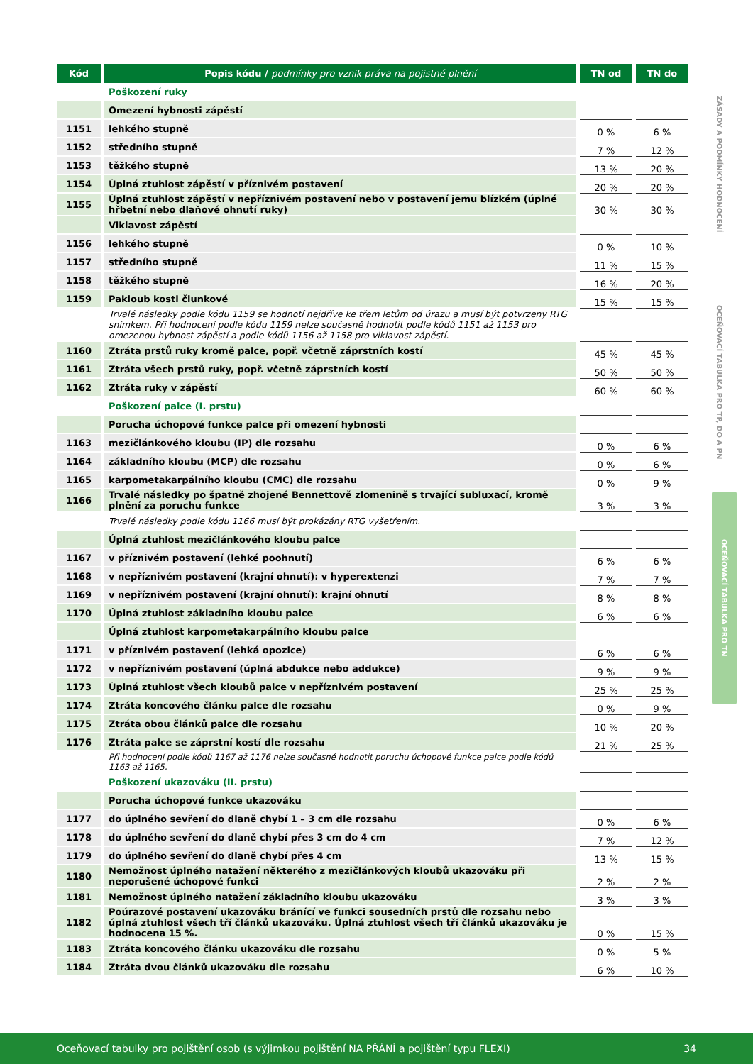| Kód | Popis kódu / podmínky pro vznik práva na pojistné plnění | TN od | TN do |
| --- | --- | --- | --- |
| | Poškození ruky | | |
| | Omezení hybnosti zápěstí | | |
| 1151 | lehkého stupně | 0 % | 6 % |
| 1152 | středního stupně | 7 % | 12 % |
| 1153 | těžkého stupně | 13 % | 20 % |
| 1154 | Úplná ztuhlost zápěstí v příznivém postavení | 20 % | 20 % |
| 1155 | Úplná ztuhlost zápěstí v nepříznivém postavení nebo v postavení jemu blízkém (úplné hřbetní nebo dlaňové ohnutí ruky) | 30 % | 30 % |
| | Viklavost zápěstí | | |
| 1156 | lehkého stupně | 0 % | 10 % |
| 1157 | středního stupně | 11 % | 15 % |
| 1158 | těžkého stupně | 16 % | 20 % |
| 1159 | Pakloub kosti člunkové | 15 % | 15 % |
| | Trvalé následky podle kódu 1159 se hodnotí nejdříve ke třem letům od úrazu a musí být potvrzeny RTG snímkem. Při hodnocení podle kódu 1159 nelze současně hodnotit podle kódů 1151 až 1153 pro omezenou hybnost zápěstí a podle kódů 1156 až 1158 pro viklavost zápěstí. | | |
| 1160 | Ztráta prstů ruky kromě palce, popř. včetně záprstních kostí | 45 % | 45 % |
| 1161 | Ztráta všech prstů ruky, popř. včetně záprstních kostí | 50 % | 50 % |
| 1162 | Ztráta ruky v zápěstí | 60 % | 60 % |
| | Poškození palce (I. prstu) | | |
| | Porucha úchopové funkce palce při omezení hybnosti | | |
| 1163 | mezičlánkového kloubu (IP) dle rozsahu | 0 % | 6 % |
| 1164 | základního kloubu (MCP) dle rozsahu | 0 % | 6 % |
| 1165 | karpometakarpálního kloubu (CMC) dle rozsahu | 0 % | 9 % |
| 1166 | Trvalé následky po špatně zhojené Bennettově zlomenině s trvající subluxací, kromě plnění za poruchu funkce | 3 % | 3 % |
| | Trvalé následky podle kódu 1166 musí být prokázány RTG vyšetřením. | | |
| | Úplná ztuhlost mezičlánkového kloubu palce | | |
| 1167 | v příznivém postavení (lehké poohnutí) | 6 % | 6 % |
| 1168 | v nepříznivém postavení (krajní ohnutí): v hyperextenzi | 7 % | 7 % |
| 1169 | v nepříznivém postavení (krajní ohnutí): krajní ohnutí | 8 % | 8 % |
| 1170 | Úplná ztuhlost základního kloubu palce | 6 % | 6 % |
| | Úplná ztuhlost karpometakarpálního kloubu palce | | |
| 1171 | v příznivém postavení (lehká opozice) | 6 % | 6 % |
| 1172 | v nepříznivém postavení (úplná abdukce nebo addukce) | 9 % | 9 % |
| 1173 | Úplná ztuhlost všech kloubů palce v nepříznivém postavení | 25 % | 25 % |
| 1174 | Ztráta koncového článku palce dle rozsahu | 0 % | 9 % |
| 1175 | Ztráta obou článků palce dle rozsahu | 10 % | 20 % |
| 1176 | Ztráta palce se záprstní kostí dle rozsahu | 21 % | 25 % |
| | Při hodnocení podle kódů 1167 až 1176 nelze současně hodnotit poruchu úchopové funkce palce podle kódů 1163 až 1165. | | |
| | Poškození ukazováku (II. prstu) | | |
| | Porucha úchopové funkce ukazováku | | |
| 1177 | do úplného sevření do dlaně chybí 1 – 3 cm dle rozsahu | 0 % | 6 % |
| 1178 | do úplného sevření do dlaně chybí přes 3 cm do 4 cm | 7 % | 12 % |
| 1179 | do úplného sevření do dlaně chybí přes 4 cm | 13 % | 15 % |
| 1180 | Nemožnost úplného natažení některého z mezičlánkových kloubů ukazováku při neporušené úchopové funkci | 2 % | 2 % |
| 1181 | Nemožnost úplného natažení základního kloubu ukazováku | 3 % | 3 % |
| 1182 | Poúrazové postavení ukazováku bránící ve funkci sousedních prstů dle rozsahu nebo úplná ztuhlost všech tří článků ukazováku. Úplná ztuhlost všech tří článků ukazováku je hodnocena 15 %. | 0 % | 15 % |
| 1183 | Ztráta koncového článku ukazováku dle rozsahu | 0 % | 5 % |
| 1184 | Ztráta dvou článků ukazováku dle rozsahu | 6 % | 10 % |
ZÁSADY A PODMÍNKY HODNOCENÍ
OCEŇOVACÍ TABULKA PRO TP, DO A PN
OCEŇOVACÍ TABULKA PRO TN
Oceňovací tabulky pro pojištění osob (s výjimkou pojištění NA PŘÁNÍ a pojištění typu FLEXI) 34